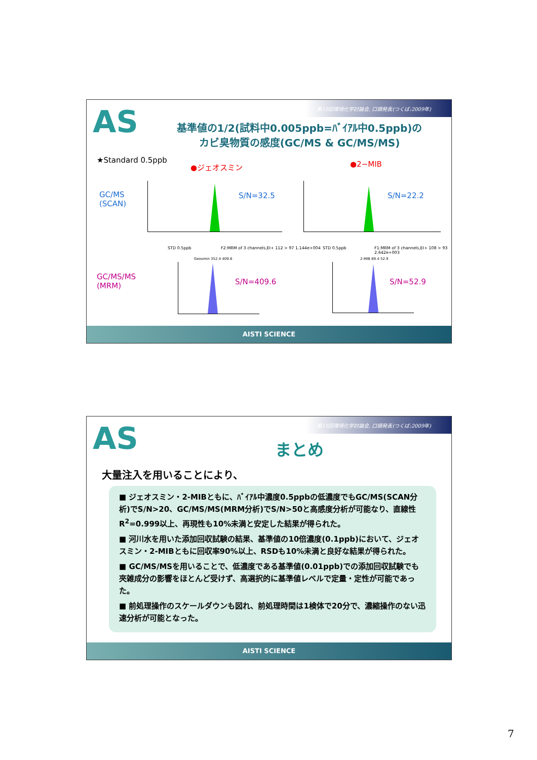第18回環境化学討論会, 口頭発表(つくば:2009年)
AS
基準値の1/2(試料中0.005ppb=ﾊﾞｲｱﾙ中0.5ppb)の
カビ臭物質の感度(GC/MS & GC/MS/MS)
★Standard 0.5ppb
●ジェオスミン ●2−MIB
GC/MS
(SCAN)
GC/MS/MS
(MRM)
S/N=32.5 S/N=22.2
STD 0.5ppb
F2:MRM of 3 channels,EI+ 112 > 97 1.144e+004
Geosmin 352.4 409.6
STD 0.5ppb
F1:MRM of 3 channels,EI+ 108 > 93 2.642e+003
2-MIB 89.4 52.9
S/N=409.6 S/N=52.9
AISTI SCIENCE
第18回環境化学討論会, 口頭発表(つくば:2009年)
AS
まとめ
大量注入を用いることにより、
■ ジェオスミン・2-MIBともに、ﾊﾞｲｱﾙ中濃度0.5ppbの低濃度でもGC/MS(SCAN分析)でS/N>20、GC/MS/MS(MRM分析)でS/N>50と高感度分析が可能なり、直線性R<sup>2</sup>=0.999以上、再現性も10%未満と安定した結果が得られた。
■ 河川水を用いた添加回収試験の結果、基準値の10倍濃度(0.1ppb)において、ジェオスミン・2-MIBともに回収率90%以上、RSDも10%未満と良好な結果が得られた。
■ GC/MS/MSを用いることで、低濃度である基準値(0.01ppb)での添加回収試験でも夾雑成分の影響をほとんど受けず、高選択的に基準値レベルで定量・定性が可能であった。
■ 前処理操作のスケールダウンも図れ、前処理時間は1検体で20分で、濃縮操作のない迅速分析が可能となった。
AISTI SCIENCE
7